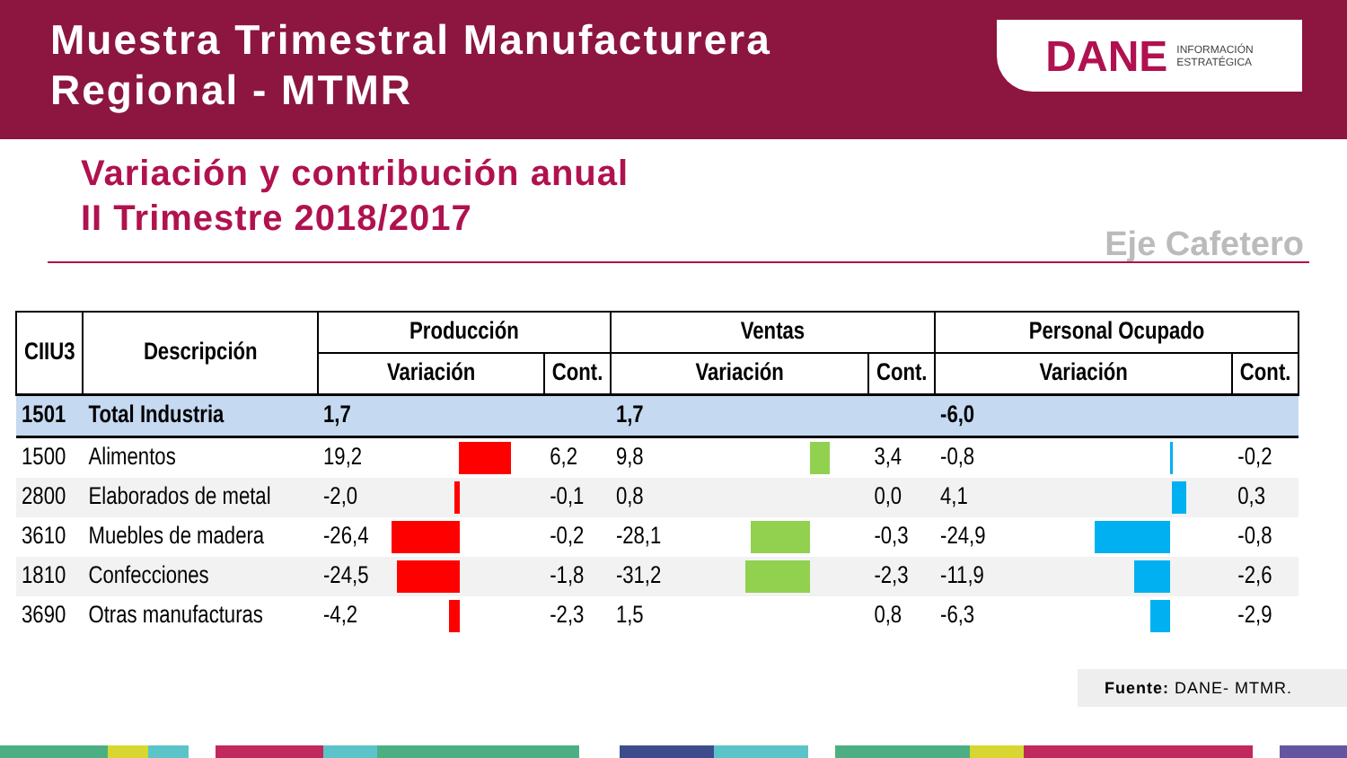Muestra Trimestral Manufacturera
Regional - MTMR
DANE INFORMACIÓN
ESTRATÉGICA
Variación y contribución anual
II Trimestre 2018/2017
Eje Cafetero
| CIIU3 | Descripción | Producción | | | Ventas | | | Personal Ocupado | | |
| --- | --- | --- | --- | --- | --- | --- | --- | --- | --- | --- |
| | | Variación | | Cont. | Variación | | Cont. | Variación | | Cont. |
| 1501 | Total Industria | 1,7 | | | 1,7 | | | -6,0 | | |
| 1500 | Alimentos | 19,2 | | 6,2 | 9,8 | | 3,4 | -0,8 | | -0,2 |
| 2800 | Elaborados de metal | -2,0 | | -0,1 | 0,8 | | 0,0 | 4,1 | | 0,3 |
| 3610 | Muebles de madera | -26,4 | | -0,2 | -28,1 | | -0,3 | -24,9 | | -0,8 |
| 1810 | Confecciones | -24,5 | | -1,8 | -31,2 | | -2,3 | -11,9 | | -2,6 |
| 3690 | Otras manufacturas | -4,2 | | -2,3 | 1,5 | | 0,8 | -6,3 | | -2,9 |
Fuente: DANE- MTMR.